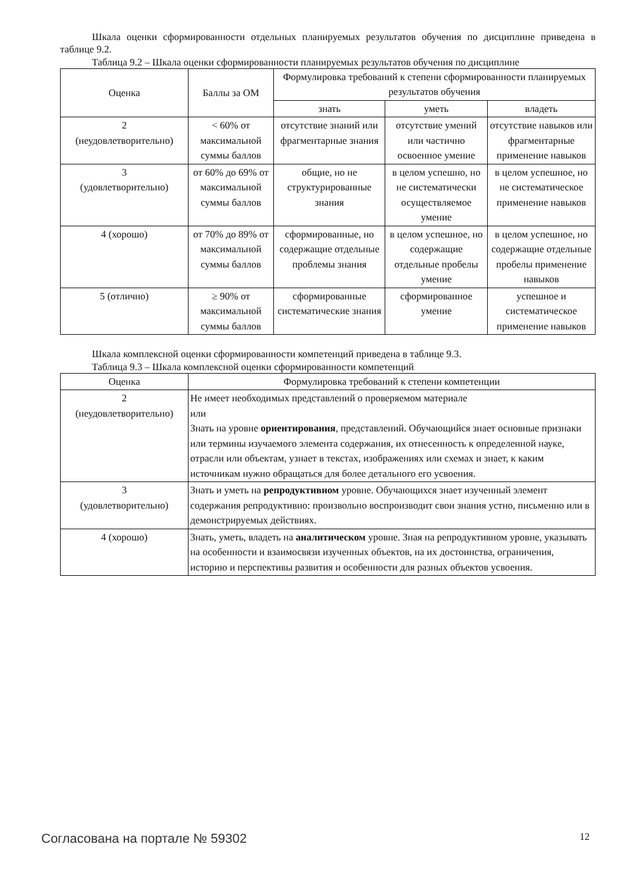Шкала оценки сформированности отдельных планируемых результатов обучения по дисциплине приведена в таблице 9.2.
Таблица 9.2 – Шкала оценки сформированности планируемых результатов обучения по дисциплине
| Оценка | Баллы за ОМ | Формулировка требований к степени сформированности планируемых результатов обучения | | |
| --- | --- | --- | --- | --- |
| | | знать | уметь | владеть |
| 2 (неудовлетворительно) | < 60% от максимальной суммы баллов | отсутствие знаний или фрагментарные знания | отсутствие умений или частично освоенное умение | отсутствие навыков или фрагментарные применение навыков |
| 3 (удовлетворительно) | от 60% до 69% от максимальной суммы баллов | общие, но не структурированные знания | в целом успешно, но не систематически осуществляемое умение | в целом успешное, но не систематическое применение навыков |
| 4 (хорошо) | от 70% до 89% от максимальной суммы баллов | сформированные, но содержащие отдельные проблемы знания | в целом успешное, но содержащие отдельные пробелы умение | в целом успешное, но содержащие отдельные пробелы применение навыков |
| 5 (отлично) | ≥ 90% от максимальной суммы баллов | сформированные систематические знания | сформированное умение | успешное и систематическое применение навыков |
Шкала комплексной оценки сформированности компетенций приведена в таблице 9.3.
Таблица 9.3 – Шкала комплексной оценки сформированности компетенций
| Оценка | Формулировка требований к степени компетенции |
| --- | --- |
| 2 (неудовлетворительно) | Не имеет необходимых представлений о проверяемом материале или Знать на уровне ориентирования , представлений. Обучающийся знает основные признаки или термины изучаемого элемента содержания, их отнесенность к определенной науке, отрасли или объектам, узнает в текстах, изображениях или схемах и знает, к каким источникам нужно обращаться для более детального его усвоения. |
| 3 (удовлетворительно) | Знать и уметь на репродуктивном уровне. Обучающихся знает изученный элемент содержания репродуктивно: произвольно воспроизводит свои знания устно, письменно или в демонстрируемых действиях. |
| 4 (хорошо) | Знать, уметь, владеть на аналитическом уровне. Зная на репродуктивном уровне, указывать на особенности и взаимосвязи изученных объектов, на их достоинства, ограничения, историю и перспективы развития и особенности для разных объектов усвоения. |
Согласована на портале № 59302 12